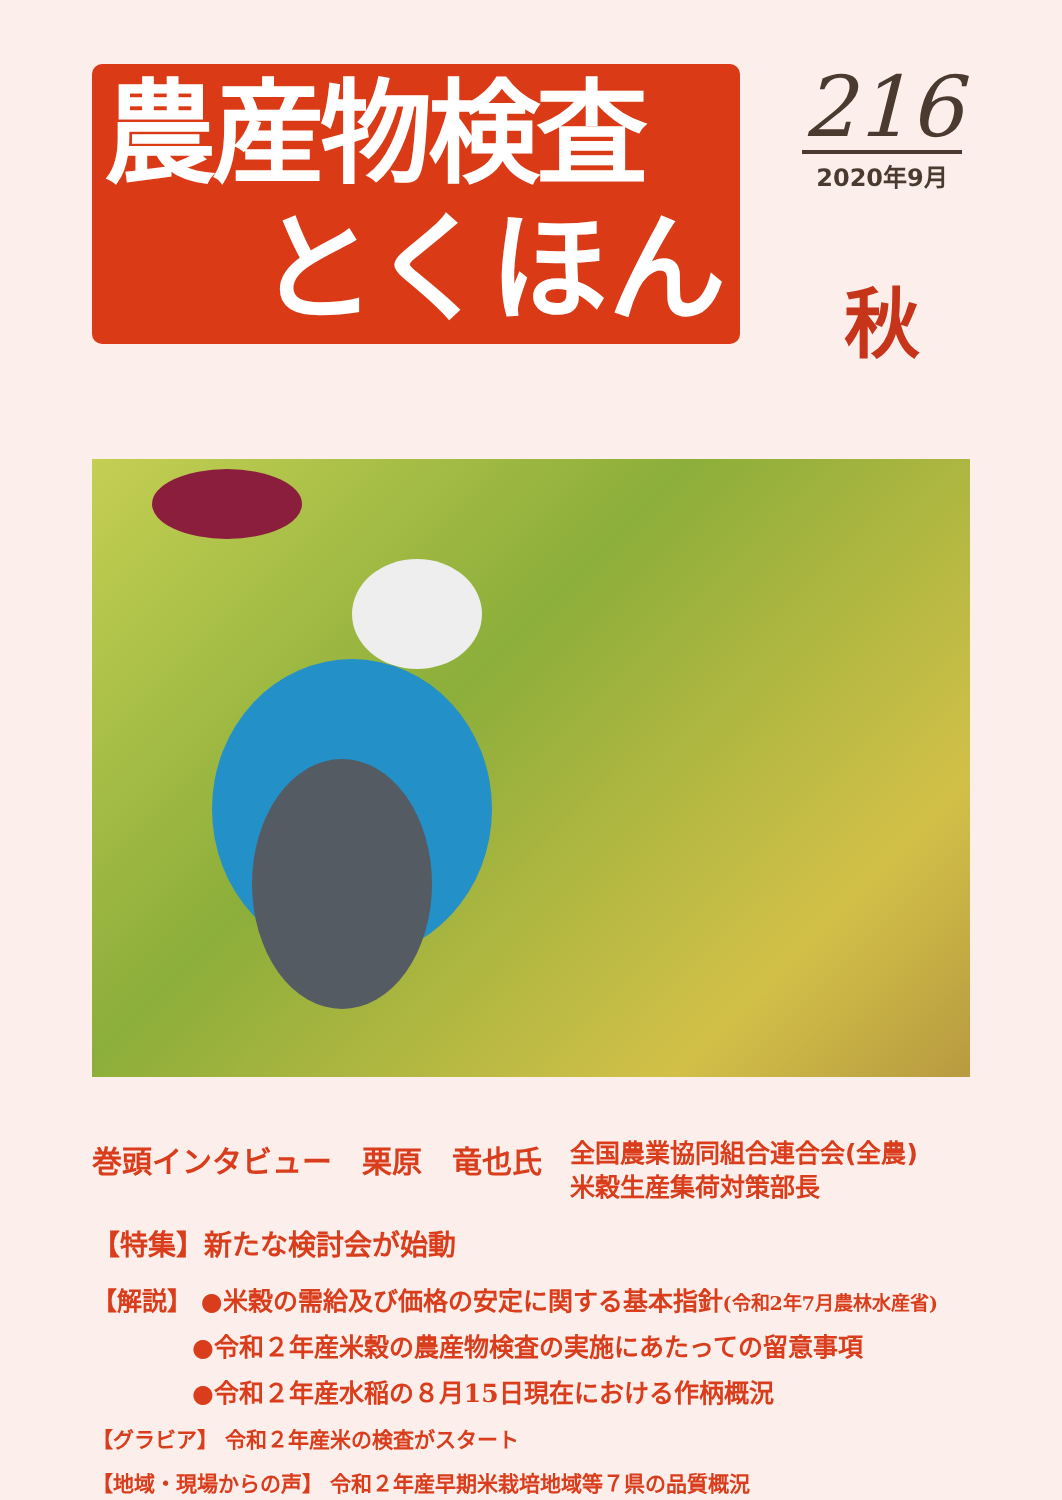農産物検査
とくほん
216
2020年9月
秋
巻頭インタビュー　栗原　竜也氏 全国農業協同組合連合会(全農)
米穀生産集荷対策部長
【特集】新たな検討会が始動
【解説】 ●米穀の需給及び価格の安定に関する基本指針(令和2年7月農林水産省)
●令和２年産米穀の農産物検査の実施にあたっての留意事項
●令和２年産水稲の８月15日現在における作柄概況
【グラビア】 令和２年産米の検査がスタート
【地域・現場からの声】 令和２年産早期米栽培地域等７県の品質概況